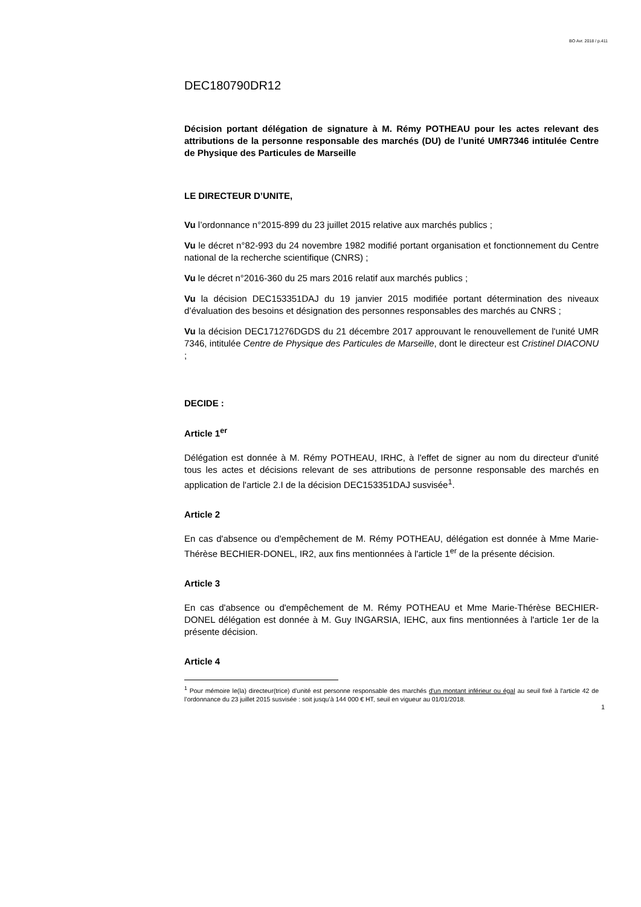BO Avr. 2018 / p.411
DEC180790DR12
Décision portant délégation de signature à M. Rémy POTHEAU pour les actes relevant des attributions de la personne responsable des marchés (DU) de l’unité UMR7346 intitulée Centre de Physique des Particules de Marseille
LE DIRECTEUR D’UNITE,
Vu l’ordonnance n°2015-899 du 23 juillet 2015 relative aux marchés publics ;
Vu le décret n°82-993 du 24 novembre 1982 modifié portant organisation et fonctionnement du Centre national de la recherche scientifique (CNRS) ;
Vu le décret n°2016-360 du 25 mars 2016 relatif aux marchés publics ;
Vu la décision DEC153351DAJ du 19 janvier 2015 modifiée portant détermination des niveaux d’évaluation des besoins et désignation des personnes responsables des marchés au CNRS ;
Vu la décision DEC171276DGDS du 21 décembre 2017 approuvant le renouvellement de l'unité UMR 7346, intitulée Centre de Physique des Particules de Marseille, dont le directeur est Cristinel DIACONU ;
DECIDE :
Article 1<sup>er</sup>
Délégation est donnée à M. Rémy POTHEAU, IRHC, à l'effet de signer au nom du directeur d'unité tous les actes et décisions relevant de ses attributions de personne responsable des marchés en application de l'article 2.I de la décision DEC153351DAJ susvisée<sup>1</sup>.
Article 2
En cas d'absence ou d'empêchement de M. Rémy POTHEAU, délégation est donnée à Mme Marie-Thérèse BECHIER-DONEL, IR2, aux fins mentionnées à l'article 1<sup>er</sup> de la présente décision.
Article 3
En cas d'absence ou d'empêchement de M. Rémy POTHEAU et Mme Marie-Thérèse BECHIER-DONEL délégation est donnée à M. Guy INGARSIA, IEHC, aux fins mentionnées à l'article 1er de la présente décision.
Article 4
<sup>1</sup> Pour mémoire le(la) directeur(trice) d’unité est personne responsable des marchés d'un montant inférieur ou égal au seuil fixé à l'article 42 de l’ordonnance du 23 juillet 2015 susvisée : soit jusqu’à 144 000 € HT, seuil en vigueur au 01/01/2018.
1